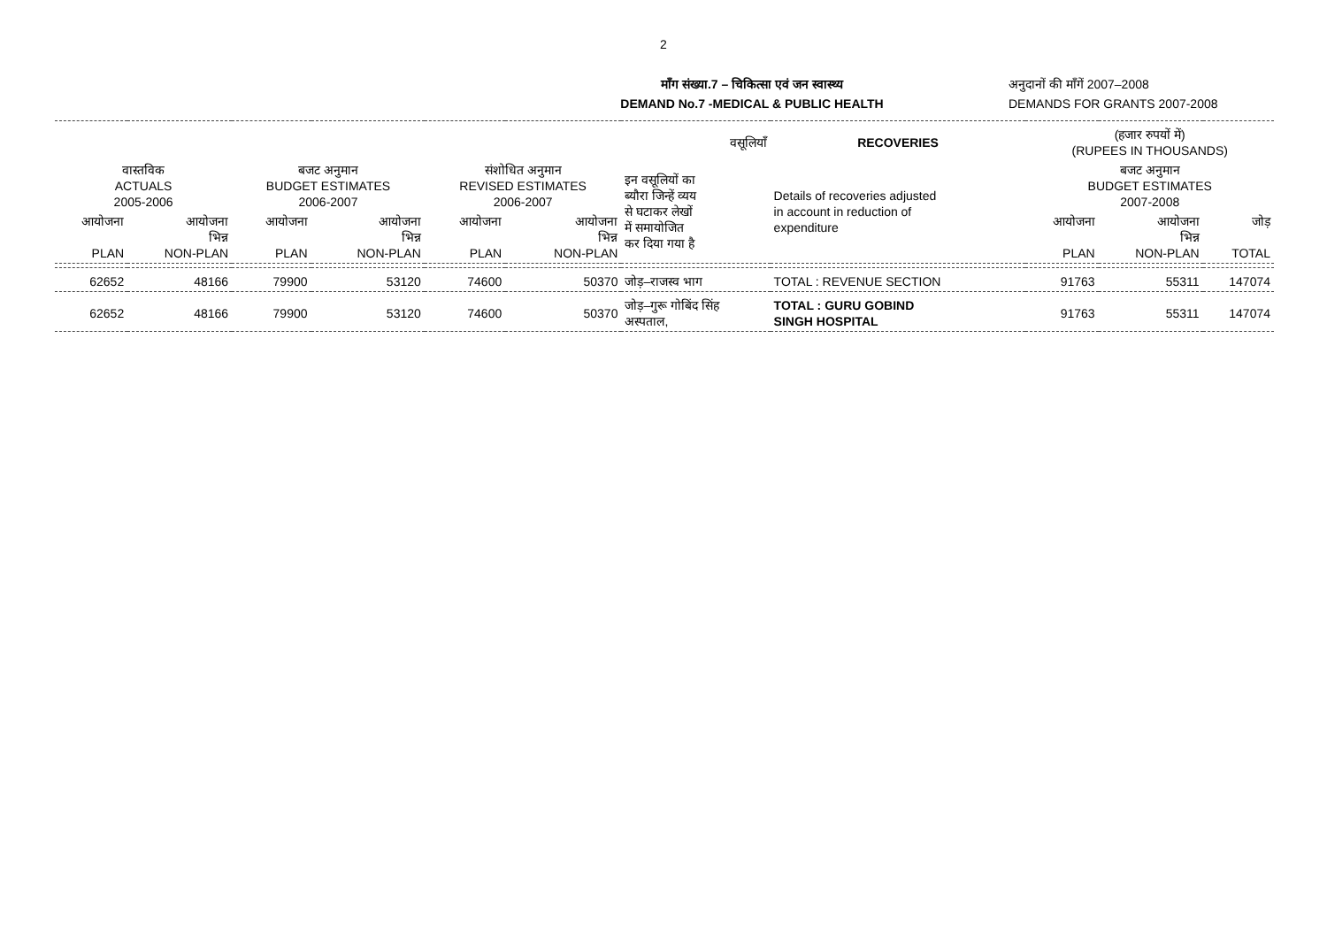2
माँग संख्या.7 – चिकित्सा एवं जन स्वास्थ्य
DEMAND No.7 -MEDICAL & PUBLIC HEALTH
अनुदानों की माँगें 2007–2008
DEMANDS FOR GRANTS 2007-2008
| वसूलियाँ | | | | | | | RECOVERIES | (हजार रुपयों में) (RUPEES IN THOUSANDS) | | |
| --- | --- | --- | --- | --- | --- | --- | --- | --- | --- | --- |
| वास्तविक ACTUALS 2005-2006 | | बजट अनुमान BUDGET ESTIMATES 2006-2007 | | संशोधित अनुमान REVISED ESTIMATES 2006-2007 | | इन वसूलियों का ब्यौरा जिन्हें व्यय से घटाकर लेखों में समायोजित कर दिया गया है | Details of recoveries adjusted in account in reduction of expenditure | बजट अनुमान BUDGET ESTIMATES 2007-2008 | | |
| आयोजना PLAN | आयोजना भिन्न NON-PLAN | आयोजना PLAN | आयोजना भिन्न NON-PLAN | आयोजना PLAN | आयोजना भिन्न NON-PLAN | | | आयोजना PLAN | आयोजना भिन्न NON-PLAN | जोड़ TOTAL |
| 62652 | 48166 | 79900 | 53120 | 74600 | 50370 | जोड़–राजस्व भाग | TOTAL : REVENUE SECTION | 91763 | 55311 | 147074 |
| 62652 | 48166 | 79900 | 53120 | 74600 | 50370 | जोड़–गुरू गोबिंद सिंह अस्पताल, | TOTAL : GURU GOBIND SINGH HOSPITAL | 91763 | 55311 | 147074 |